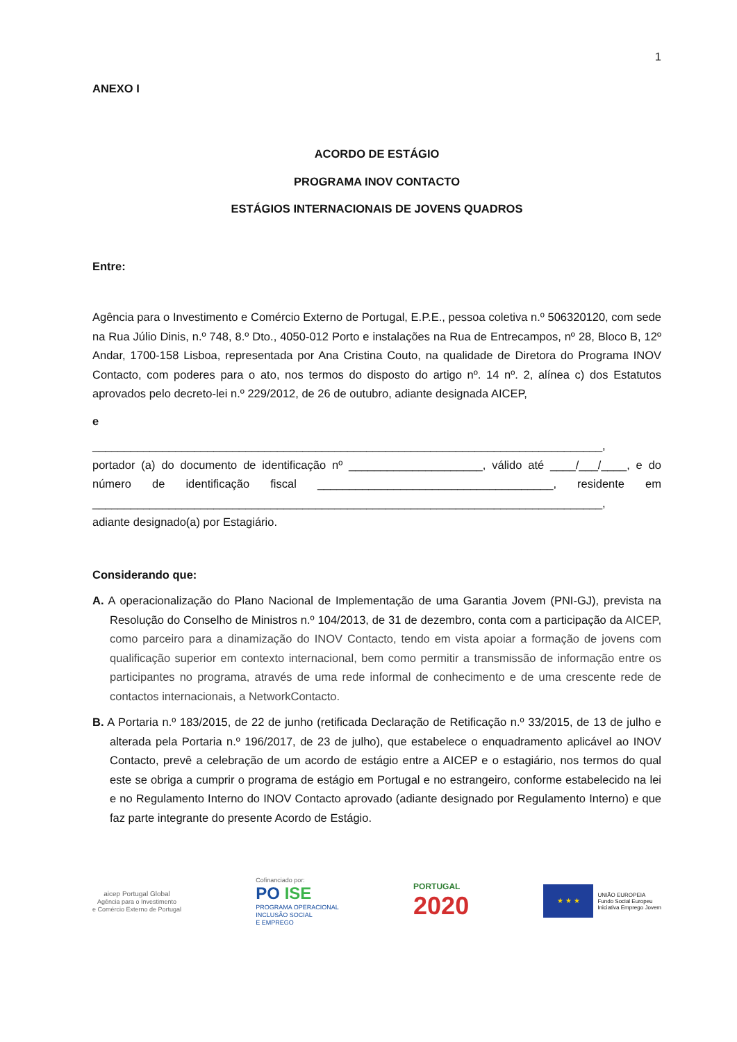1
ANEXO I
ACORDO DE ESTÁGIO
PROGRAMA INOV CONTACTO
ESTÁGIOS INTERNACIONAIS DE JOVENS QUADROS
Entre:
Agência para o Investimento e Comércio Externo de Portugal, E.P.E., pessoa coletiva n.º 506320120, com sede na Rua Júlio Dinis, n.º 748, 8.º Dto., 4050-012 Porto e instalações na Rua de Entrecampos, nº 28, Bloco B, 12º Andar, 1700-158 Lisboa, representada por Ana Cristina Couto, na qualidade de Diretora do Programa INOV Contacto, com poderes para o ato, nos termos do disposto do artigo nº. 14 nº. 2, alínea c) dos Estatutos aprovados pelo decreto-lei n.º 229/2012, de 26 de outubro, adiante designada AICEP,
e
________________________________________________________________________________,
portador (a) do documento de identificação nº _____________________, válido até ____/___/____, e do número de identificação fiscal _____________________________________, residente em ________________________________________________________________________________,
adiante designado(a) por Estagiário.
Considerando que:
A. A operacionalização do Plano Nacional de Implementação de uma Garantia Jovem (PNI-GJ), prevista na Resolução do Conselho de Ministros n.º 104/2013, de 31 de dezembro, conta com a participação da AICEP, como parceiro para a dinamização do INOV Contacto, tendo em vista apoiar a formação de jovens com qualificação superior em contexto internacional, bem como permitir a transmissão de informação entre os participantes no programa, através de uma rede informal de conhecimento e de uma crescente rede de contactos internacionais, a NetworkContacto.
B. A Portaria n.º 183/2015, de 22 de junho (retificada Declaração de Retificação n.º 33/2015, de 13 de julho e alterada pela Portaria n.º 196/2017, de 23 de julho), que estabelece o enquadramento aplicável ao INOV Contacto, prevê a celebração de um acordo de estágio entre a AICEP e o estagiário, nos termos do qual este se obriga a cumprir o programa de estágio em Portugal e no estrangeiro, conforme estabelecido na lei e no Regulamento Interno do INOV Contacto aprovado (adiante designado por Regulamento Interno) e que faz parte integrante do presente Acordo de Estágio.
aicep Portugal Global
Agência para o Investimento
e Comércio Externo de Portugal
Cofinanciado por:
PO ISE
PROGRAMA OPERACIONAL
INCLUSÃO SOCIAL
E EMPREGO
PORTUGAL
2020
★ ★ ★
UNIÃO EUROPEIA
Fundo Social Europeu
Iniciativa Emprego Jovem